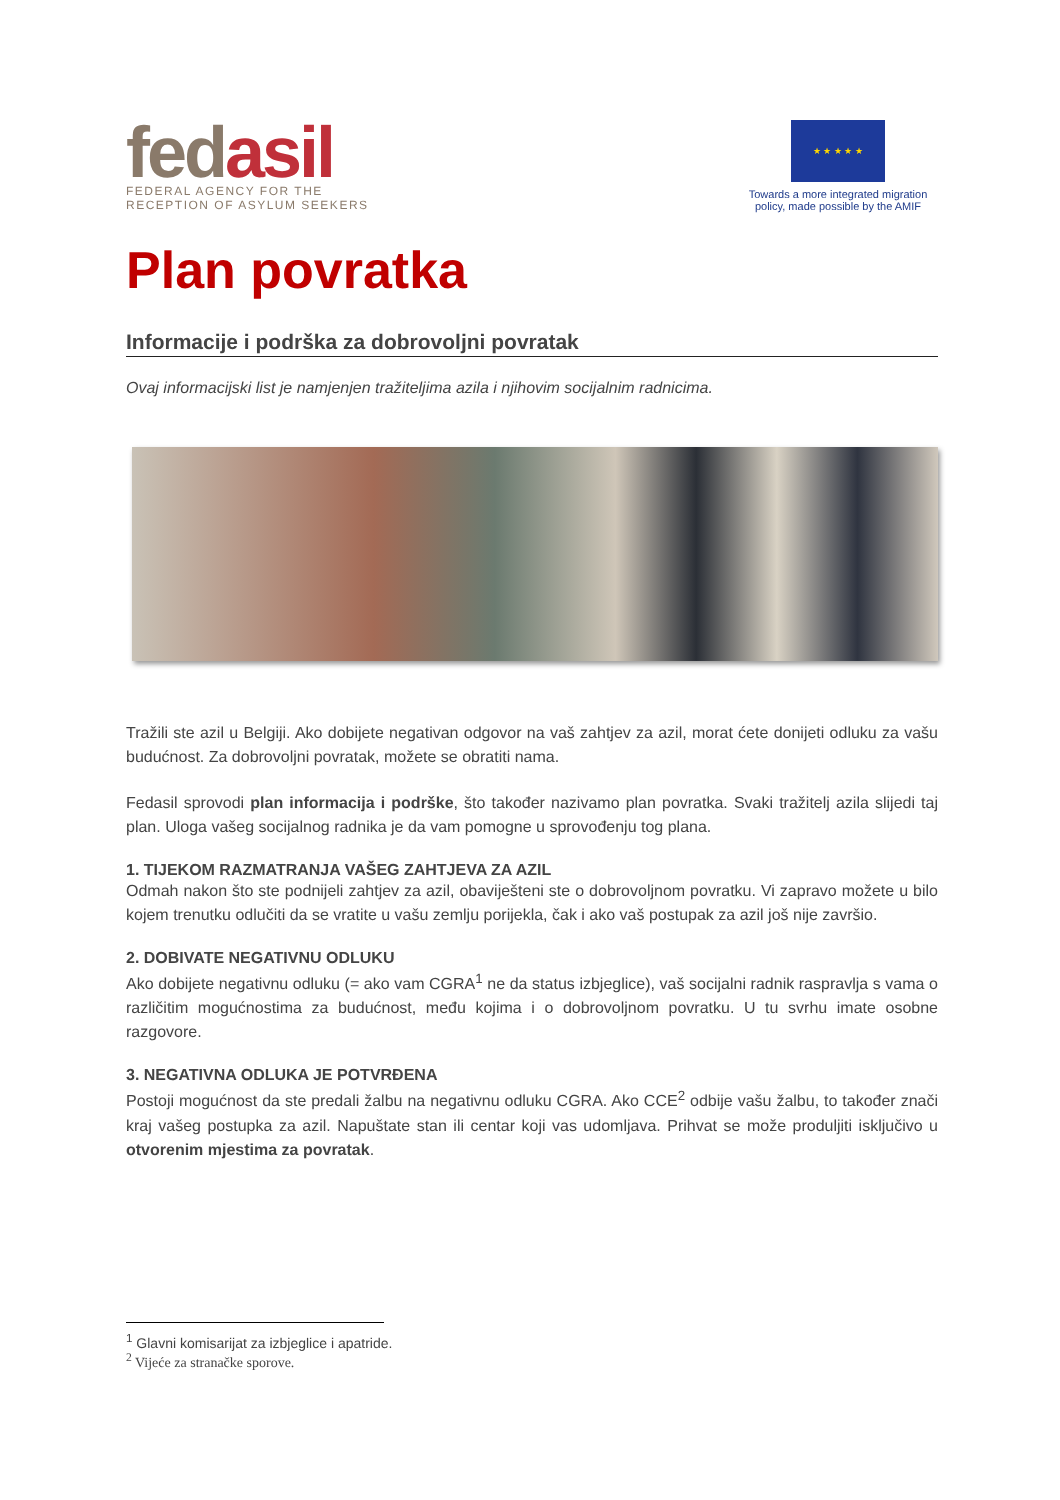fedasil
FEDERAL AGENCY FOR THE
RECEPTION OF ASYLUM SEEKERS
★ ★ ★ ★ ★
Towards a more integrated migration policy, made possible by the AMIF
Plan povratka
Informacije i podrška za dobrovoljni povratak
Ovaj informacijski list je namjenjen tražiteljima azila i njihovim socijalnim radnicima.
Tražili ste azil u Belgiji. Ako dobijete negativan odgovor na vaš zahtjev za azil, morat ćete donijeti odluku za vašu budućnost. Za dobrovoljni povratak, možete se obratiti nama.
Fedasil sprovodi plan informacija i podrške, što također nazivamo plan povratka. Svaki tražitelj azila slijedi taj plan. Uloga vašeg socijalnog radnika je da vam pomogne u sprovođenju tog plana.
1. TIJEKOM RAZMATRANJA VAŠEG ZAHTJEVA ZA AZIL
Odmah nakon što ste podnijeli zahtjev za azil, obaviješteni ste o dobrovoljnom povratku. Vi zapravo možete u bilo kojem trenutku odlučiti da se vratite u vašu zemlju porijekla, čak i ako vaš postupak za azil još nije završio.
2. DOBIVATE NEGATIVNU ODLUKU
Ako dobijete negativnu odluku (= ako vam CGRA<sup>1</sup> ne da status izbjeglice), vaš socijalni radnik raspravlja s vama o različitim mogućnostima za budućnost, među kojima i o dobrovoljnom povratku. U tu svrhu imate osobne razgovore.
3. NEGATIVNA ODLUKA JE POTVRĐENA
Postoji mogućnost da ste predali žalbu na negativnu odluku CGRA. Ako CCE<sup>2</sup> odbije vašu žalbu, to također znači kraj vašeg postupka za azil. Napuštate stan ili centar koji vas udomljava. Prihvat se može produljiti isključivo u otvorenim mjestima za povratak.
<sup>1</sup> Glavni komisarijat za izbjeglice i apatride.
<sup>2</sup> Vijeće za stranačke sporove.